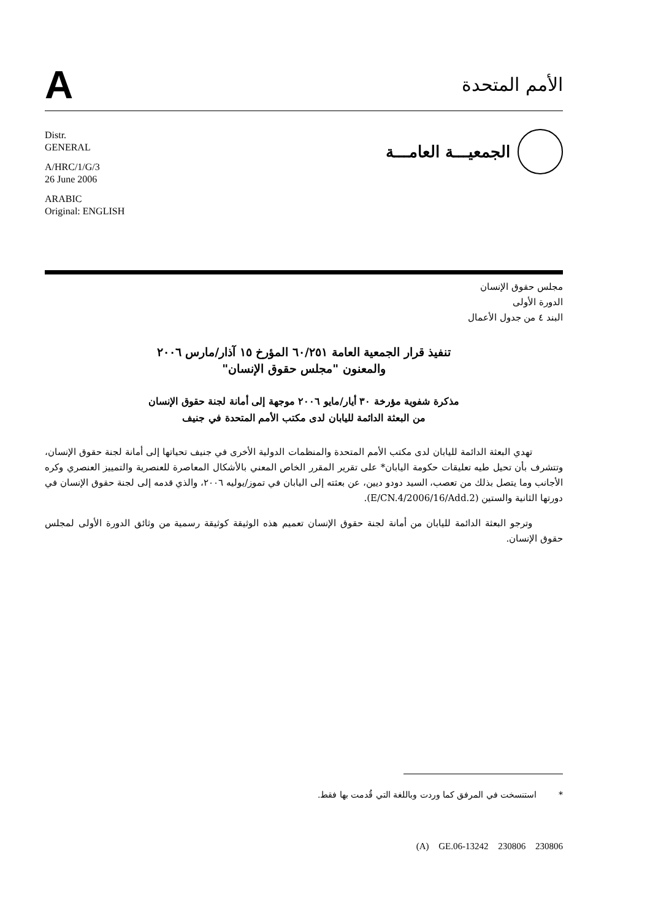A
الأمم المتحدة
Distr.
GENERAL
A/HRC/1/G/3
26 June 2006
ARABIC
Original: ENGLISH
الجمعيـــة العامـــة
مجلس حقوق الإنسان
الدورة الأولى
البند ٤ من جدول الأعمال
تنفيذ قرار الجمعية العامة ٦٠/٢٥١ المؤرخ ١٥ آذار/مارس ٢٠٠٦
والمعنون "مجلس حقوق الإنسان"
مذكرة شفوية مؤرخة ٣٠ أيار/مايو ٢٠٠٦ موجهة إلى أمانة لجنة حقوق الإنسان
من البعثة الدائمة لليابان لدى مكتب الأمم المتحدة في جنيف
تهدي البعثة الدائمة لليابان لدى مكتب الأمم المتحدة والمنظمات الدولية الأخرى في جنيف تحياتها إلى أمانة لجنة حقوق الإنسان، وتتشرف بأن تحيل طيه تعليقات حكومة اليابان* على تقرير المقرر الخاص المعني بالأشكال المعاصرة للعنصرية والتمييز العنصري وكره الأجانب وما يتصل بذلك من تعصب، السيد دودو ديين، عن بعثته إلى اليابان في تموز/يوليه ٢٠٠٦، والذي قدمه إلى لجنة حقوق الإنسان في دورتها الثانية والستين (E/CN.4/2006/16/Add.2).
وترجو البعثة الدائمة لليابان من أمانة لجنة حقوق الإنسان تعميم هذه الوثيقة كوثيقة رسمية من وثائق الدورة الأولى لمجلس حقوق الإنسان.
* استنسخت في المرفق كما وردت وباللغة التي قُدمت بها فقط.
(A) GE.06-13242 230806 230806